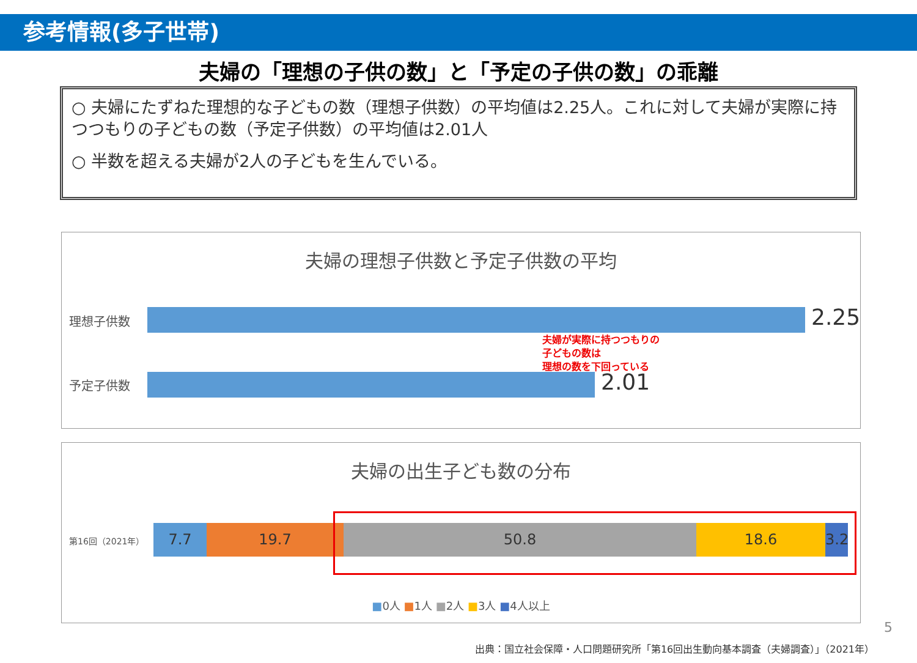参考情報(多子世帯)
夫婦の「理想の子供の数」と「予定の子供の数」の乖離
○ 夫婦にたずねた理想的な子どもの数（理想子供数）の平均値は2.25人。これに対して夫婦が実際に持つつもりの子どもの数（予定子供数）の平均値は2.01人
○ 半数を超える夫婦が2人の子どもを生んでいる。
夫婦の理想子供数と予定子供数の平均
理想子供数 2.25
夫婦が実際に持つつもりの
子どもの数は
理想の数を下回っている
予定子供数 2.01
夫婦の出生子ども数の分布
第16回（2021年）
7.7 19.7 50.8 18.6
3.2
■0人 ■1人 ■2人 ■3人 ■4人以上
5
出典：国立社会保障・人口問題研究所「第16回出生動向基本調査（夫婦調査）」（2021年）